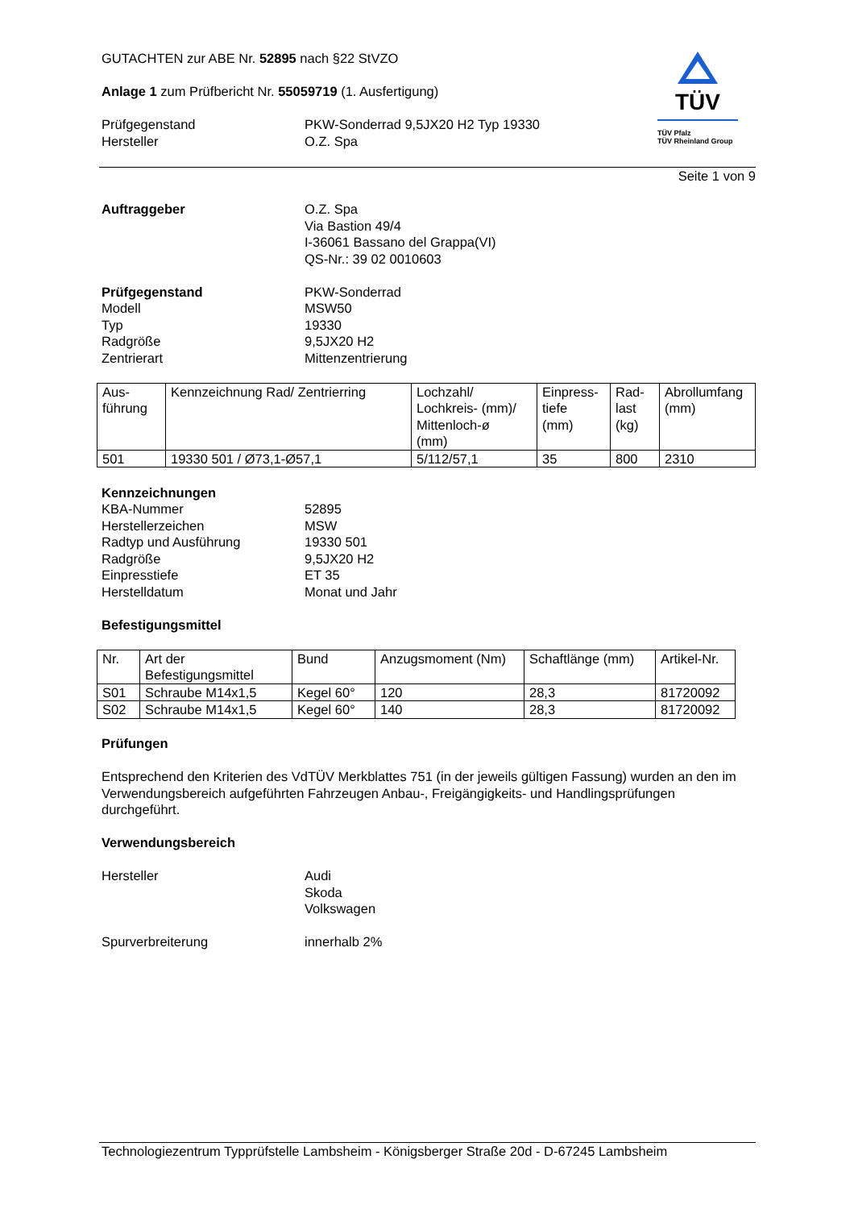TÜV
TÜV Pfalz
TÜV Rheinland Group
GUTACHTEN zur ABE Nr. 52895 nach §22 StVZO
Anlage 1 zum Prüfbericht Nr. 55059719 (1. Ausfertigung)
Prüfgegenstand
Hersteller
PKW-Sonderrad 9,5JX20 H2 Typ 19330
O.Z. Spa
Seite 1 von 9
Auftraggeber O.Z. Spa
Via Bastion 49/4
I-36061 Bassano del Grappa(VI)
QS-Nr.: 39 02 0010603
Prüfgegenstand
Modell
Typ
Radgröße
Zentrierart
PKW-Sonderrad
MSW50
19330
9,5JX20 H2
Mittenzentrierung
| Aus- führung | Kennzeichnung Rad/ Zentrierring | Lochzahl/ Lochkreis- (mm)/ Mittenloch-ø (mm) | Einpress- tiefe (mm) | Rad- last (kg) | Abrollumfang (mm) |
| 501 | 19330 501 / Ø73,1-Ø57,1 | 5/112/57,1 | 35 | 800 | 2310 |
Kennzeichnungen
KBA-Nummer
Herstellerzeichen
Radtyp und Ausführung
Radgröße
Einpresstiefe
Herstelldatum
52895
MSW
19330 501
9,5JX20 H2
ET 35
Monat und Jahr
Befestigungsmittel
| Nr. | Art der Befestigungsmittel | Bund | Anzugsmoment (Nm) | Schaftlänge (mm) | Artikel-Nr. |
| S01 | Schraube M14x1,5 | Kegel 60° | 120 | 28,3 | 81720092 |
| S02 | Schraube M14x1,5 | Kegel 60° | 140 | 28,3 | 81720092 |
Prüfungen
Entsprechend den Kriterien des VdTÜV Merkblattes 751 (in der jeweils gültigen Fassung) wurden an den im Verwendungsbereich aufgeführten Fahrzeugen Anbau-, Freigängigkeits- und Handlingsprüfungen durchgeführt.
Verwendungsbereich
Hersteller Audi
Skoda
Volkswagen
Spurverbreiterung innerhalb 2%
Technologiezentrum Typprüfstelle Lambsheim - Königsberger Straße 20d - D-67245 Lambsheim